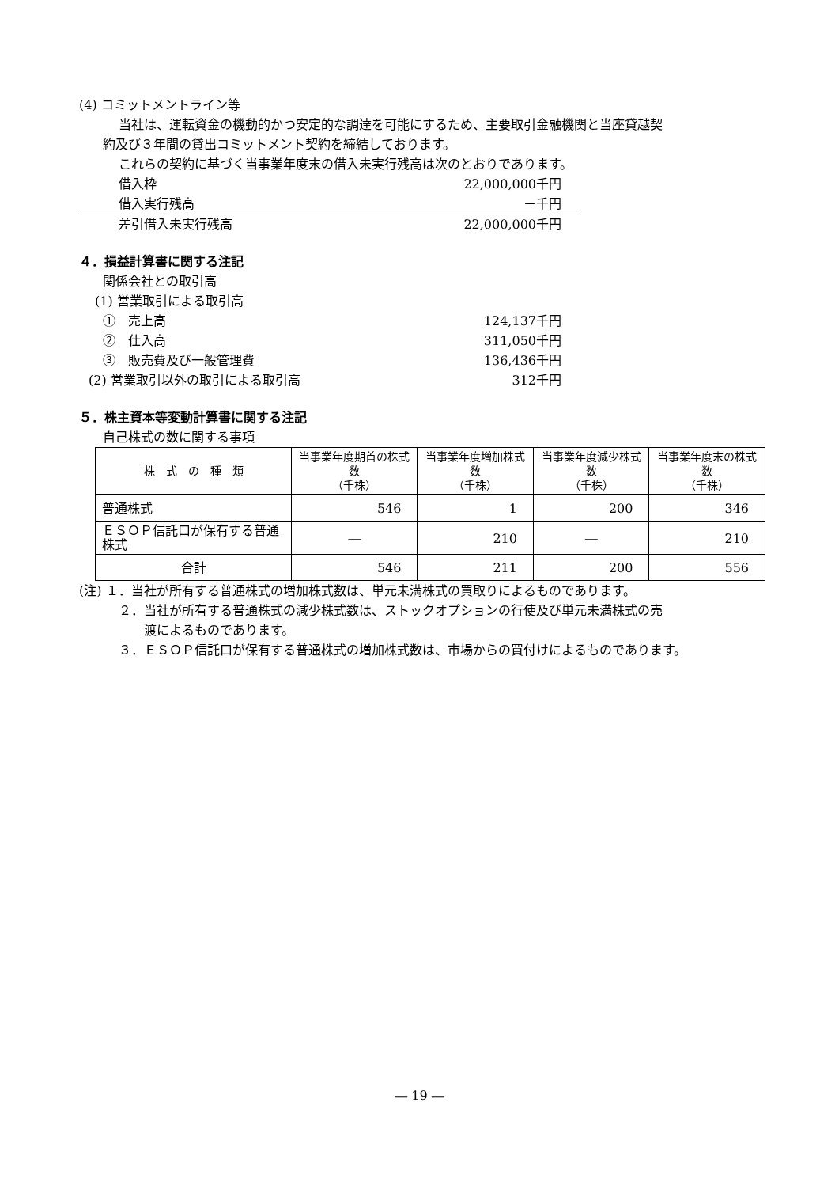(4) コミットメントライン等
当社は、運転資金の機動的かつ安定的な調達を可能にするため、主要取引金融機関と当座貸越契
約及び３年間の貸出コミットメント契約を締結しております。
これらの契約に基づく当事業年度末の借入未実行残高は次のとおりであります。
借入枠 22,000,000千円
借入実行残高 －千円
差引借入未実行残高 22,000,000千円
４．損益計算書に関する注記
関係会社との取引高
(1) 営業取引による取引高
①　売上高 124,137千円
②　仕入高 311,050千円
③　販売費及び一般管理費 136,436千円
(2) 営業取引以外の取引による取引高 312千円
５．株主資本等変動計算書に関する注記
自己株式の数に関する事項
| 株 式 の 種 類 | 当事業年度期首の株式数 （千株） | 当事業年度増加株式数 （千株） | 当事業年度減少株式数 （千株） | 当事業年度末の株式数 （千株） |
| --- | --- | --- | --- | --- |
| 普通株式 | 546 | 1 | 200 | 346 |
| ＥＳＯＰ信託口が保有する普通株式 | ― | 210 | ― | 210 |
| 合計 | 546 | 211 | 200 | 556 |
(注) １．当社が所有する普通株式の増加株式数は、単元未満株式の買取りによるものであります。
２．当社が所有する普通株式の減少株式数は、ストックオプションの行使及び単元未満株式の売
渡によるものであります。
３．ＥＳＯＰ信託口が保有する普通株式の増加株式数は、市場からの買付けによるものであります。
― 19 ―